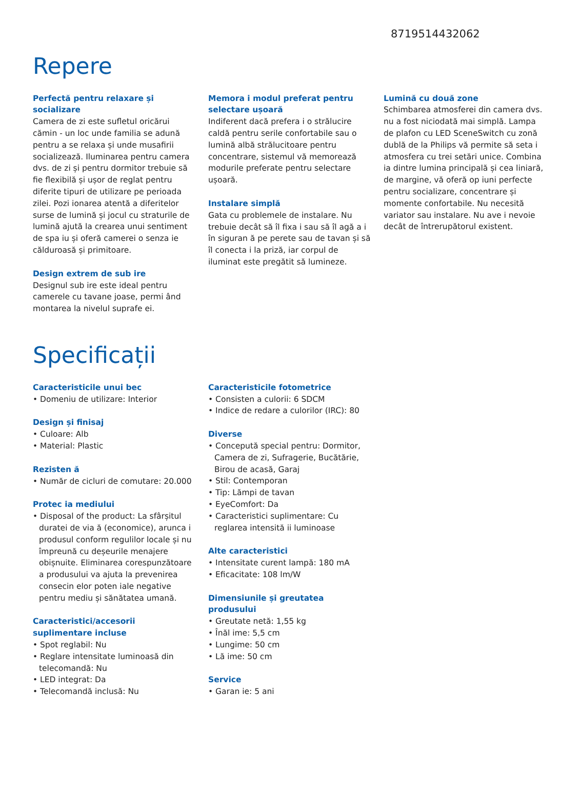8719514432062
Repere
Perfectă pentru relaxare și socializare
Camera de zi este sufletul oricărui cămin - un loc unde familia se adună pentru a se relaxa și unde musafirii socializează. Iluminarea pentru camera dvs. de zi și pentru dormitor trebuie să fie flexibilă și ușor de reglat pentru diferite tipuri de utilizare pe perioada zilei. Pozi ionarea atentă a diferitelor surse de lumină și jocul cu straturile de lumină ajută la crearea unui sentiment de spa iu și oferă camerei o senza ie călduroasă și primitoare.
Design extrem de sub ire
Designul sub ire este ideal pentru camerele cu tavane joase, permi ând montarea la nivelul suprafe ei.
Memora i modul preferat pentru selectare ușoară
Indiferent dacă prefera i o strălucire caldă pentru serile confortabile sau o lumină albă strălucitoare pentru concentrare, sistemul vă memorează modurile preferate pentru selectare ușoară.
Instalare simplă
Gata cu problemele de instalare. Nu trebuie decât să îl fixa i sau să îl agă a i în siguran ă pe perete sau de tavan și să îl conecta i la priză, iar corpul de iluminat este pregătit să lumineze.
Lumină cu două zone
Schimbarea atmosferei din camera dvs. nu a fost niciodată mai simplă. Lampa de plafon cu LED SceneSwitch cu zonă dublă de la Philips vă permite să seta i atmosfera cu trei setări unice. Combina ia dintre lumina principală și cea liniară, de margine, vă oferă op iuni perfecte pentru socializare, concentrare și momente confortabile. Nu necesită variator sau instalare. Nu ave i nevoie decât de întrerupătorul existent.
Specificații
Caracteristicile unui bec
• Domeniu de utilizare: Interior
Design și finisaj
• Culoare: Alb
• Material: Plastic
Rezisten ă
• Număr de cicluri de comutare: 20.000
Protec ia mediului
• Disposal of the product: La sfârșitul duratei de via ă (economice), arunca i produsul conform regulilor locale și nu împreună cu deșeurile menajere obișnuite. Eliminarea corespunzătoare a produsului va ajuta la prevenirea consecin elor poten iale negative pentru mediu și sănătatea umană.
Caracteristici/accesorii suplimentare incluse
• Spot reglabil: Nu
• Reglare intensitate luminoasă din telecomandă: Nu
• LED integrat: Da
• Telecomandă inclusă: Nu
Caracteristicile fotometrice
• Consisten a culorii: 6 SDCM
• Indice de redare a culorilor (IRC): 80
Diverse
• Concepută special pentru: Dormitor, Camera de zi, Sufragerie, Bucătărie, Birou de acasă, Garaj
• Stil: Contemporan
• Tip: Lămpi de tavan
• EyeComfort: Da
• Caracteristici suplimentare: Cu reglarea intensită ii luminoase
Alte caracteristici
• Intensitate curent lampă: 180 mA
• Eficacitate: 108 lm/W
Dimensiunile și greutatea produsului
• Greutate netă: 1,55 kg
• Înăl ime: 5,5 cm
• Lungime: 50 cm
• Lă ime: 50 cm
Service
• Garan ie: 5 ani